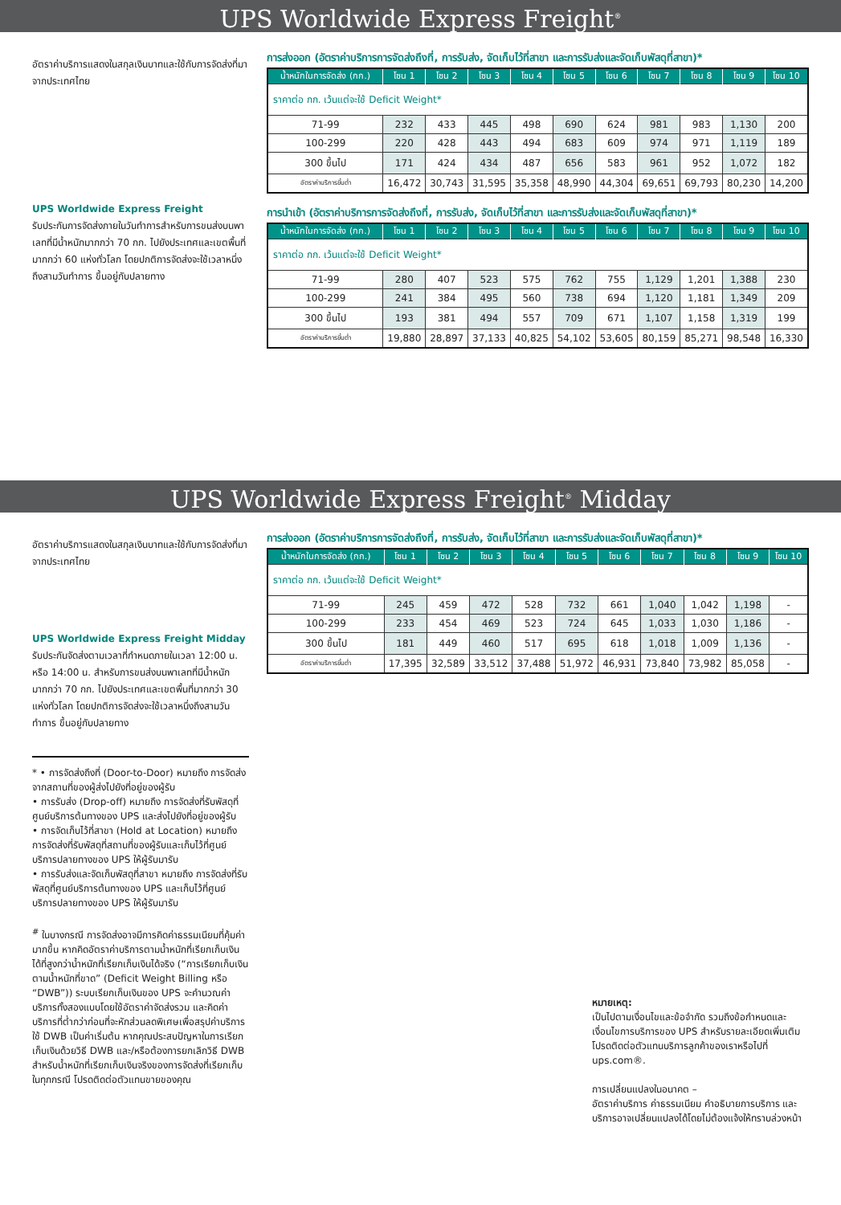UPS Worldwide Express Freight<sup>®</sup>
อัตราค่าบริการแสดงในสกุลเงินบาทและใช้กับการจัดส่งที่มาจากประเทศไทย
UPS Worldwide Express Freight
รับประกันการจัดส่งภายในวันทำการสำหรับการขนส่งบนพาเลทที่มีน้ำหนักมากกว่า 70 กก. ไปยังประเทศและเขตพื้นที่มากกว่า 60 แห่งทั่วโลก โดยปกติการจัดส่งจะใช้เวลาหนึ่งถึงสามวันทำการ ขึ้นอยู่กับปลายทาง
การส่งออก (อัตราค่าบริการการจัดส่งถึงที่, การรับส่ง, จัดเก็บไว้ที่สาขา และการรับส่งและจัดเก็บพัสดุที่สาขา)*
| น้ำหนักในการจัดส่ง (กก.) | โซน 1 | โซน 2 | โซน 3 | โซน 4 | โซน 5 | โซน 6 | โซน 7 | โซน 8 | โซน 9 | โซน 10 |
| --- | --- | --- | --- | --- | --- | --- | --- | --- | --- | --- |
| ราคาต่อ กก. เว้นแต่จะใช้ Deficit Weight* | | | | | | | | | | |
| 71-99 | 232 | 433 | 445 | 498 | 690 | 624 | 981 | 983 | 1,130 | 200 |
| 100-299 | 220 | 428 | 443 | 494 | 683 | 609 | 974 | 971 | 1,119 | 189 |
| 300 ขึ้นไป | 171 | 424 | 434 | 487 | 656 | 583 | 961 | 952 | 1,072 | 182 |
| อัตราค่าบริการขั้นต่ำ | 16,472 | 30,743 | 31,595 | 35,358 | 48,990 | 44,304 | 69,651 | 69,793 | 80,230 | 14,200 |
การนำเข้า (อัตราค่าบริการการจัดส่งถึงที่, การรับส่ง, จัดเก็บไว้ที่สาขา และการรับส่งและจัดเก็บพัสดุที่สาขา)*
| น้ำหนักในการจัดส่ง (กก.) | โซน 1 | โซน 2 | โซน 3 | โซน 4 | โซน 5 | โซน 6 | โซน 7 | โซน 8 | โซน 9 | โซน 10 |
| --- | --- | --- | --- | --- | --- | --- | --- | --- | --- | --- |
| ราคาต่อ กก. เว้นแต่จะใช้ Deficit Weight* | | | | | | | | | | |
| 71-99 | 280 | 407 | 523 | 575 | 762 | 755 | 1,129 | 1,201 | 1,388 | 230 |
| 100-299 | 241 | 384 | 495 | 560 | 738 | 694 | 1,120 | 1,181 | 1,349 | 209 |
| 300 ขึ้นไป | 193 | 381 | 494 | 557 | 709 | 671 | 1,107 | 1,158 | 1,319 | 199 |
| อัตราค่าบริการขั้นต่ำ | 19,880 | 28,897 | 37,133 | 40,825 | 54,102 | 53,605 | 80,159 | 85,271 | 98,548 | 16,330 |
UPS Worldwide Express Freight<sup>®</sup> Midday
อัตราค่าบริการแสดงในสกุลเงินบาทและใช้กับการจัดส่งที่มาจากประเทศไทย
UPS Worldwide Express Freight Midday
รับประกันจัดส่งตามเวลาที่กำหนดภายในเวลา 12:00 น. หรือ 14:00 น. สำหรับการขนส่งบนพาเลทที่มีน้ำหนักมากกว่า 70 กก. ไปยังประเทศและเขตพื้นที่มากกว่า 30 แห่งทั่วโลก โดยปกติการจัดส่งจะใช้เวลาหนึ่งถึงสามวันทำการ ขึ้นอยู่กับปลายทาง
* • การจัดส่งถึงที่ (Door-to-Door) หมายถึง การจัดส่งจากสถานที่ของผู้ส่งไปยังที่อยู่ของผู้รับ
• การรับส่ง (Drop-off) หมายถึง การจัดส่งที่รับพัสดุที่ศูนย์บริการต้นทางของ UPS และส่งไปยังที่อยู่ของผู้รับ
• การจัดเก็บไว้ที่สาขา (Hold at Location) หมายถึง การจัดส่งที่รับพัสดุที่สถานที่ของผู้รับและเก็บไว้ที่ศูนย์บริการปลายทางของ UPS ให้ผู้รับมารับ
• การรับส่งและจัดเก็บพัสดุที่สาขา หมายถึง การจัดส่งที่รับพัสดุที่ศูนย์บริการต้นทางของ UPS และเก็บไว้ที่ศูนย์บริการปลายทางของ UPS ให้ผู้รับมารับ
<sup>#</sup> ในบางกรณี การจัดส่งอาจมีการคิดค่าธรรมเนียมที่คุ้มค่ามากขึ้น หากคิดอัตราค่าบริการตามน้ำหนักที่เรียกเก็บเงินได้ที่สูงกว่าน้ำหนักที่เรียกเก็บเงินได้จริง (“การเรียกเก็บเงินตามน้ำหนักที่ขาด” (Deficit Weight Billing หรือ “DWB”)) ระบบเรียกเก็บเงินของ UPS จะคำนวณค่าบริการทั้งสองแบบโดยใช้อัตราค่าจัดส่งรวม และคิดค่าบริการที่ต่ำกว่าก่อนที่จะหักส่วนลดพิเศษเพื่อสรุปค่าบริการ ใช้ DWB เป็นค่าเริ่มต้น หากคุณประสบปัญหาในการเรียกเก็บเงินด้วยวิธี DWB และ/หรือต้องการยกเลิกวิธี DWB สำหรับน้ำหนักที่เรียกเก็บเงินจริงของการจัดส่งที่เรียกเก็บในทุกกรณี โปรดติดต่อตัวแทนขายของคุณ
การส่งออก (อัตราค่าบริการการจัดส่งถึงที่, การรับส่ง, จัดเก็บไว้ที่สาขา และการรับส่งและจัดเก็บพัสดุที่สาขา)*
| น้ำหนักในการจัดส่ง (กก.) | โซน 1 | โซน 2 | โซน 3 | โซน 4 | โซน 5 | โซน 6 | โซน 7 | โซน 8 | โซน 9 | โซน 10 |
| --- | --- | --- | --- | --- | --- | --- | --- | --- | --- | --- |
| ราคาต่อ กก. เว้นแต่จะใช้ Deficit Weight* | | | | | | | | | | |
| 71-99 | 245 | 459 | 472 | 528 | 732 | 661 | 1,040 | 1,042 | 1,198 | - |
| 100-299 | 233 | 454 | 469 | 523 | 724 | 645 | 1,033 | 1,030 | 1,186 | - |
| 300 ขึ้นไป | 181 | 449 | 460 | 517 | 695 | 618 | 1,018 | 1,009 | 1,136 | - |
| อัตราค่าบริการขั้นต่ำ | 17,395 | 32,589 | 33,512 | 37,488 | 51,972 | 46,931 | 73,840 | 73,982 | 85,058 | - |
หมายเหตุ:
เป็นไปตามเงื่อนไขและข้อจำกัด รวมถึงข้อกำหนดและเงื่อนไขการบริการของ UPS สำหรับรายละเอียดเพิ่มเติม โปรดติดต่อตัวแทนบริการลูกค้าของเราหรือไปที่ ups.com®.
การเปลี่ยนแปลงในอนาคต –
อัตราค่าบริการ ค่าธรรมเนียม คำอธิบายการบริการ และบริการอาจเปลี่ยนแปลงได้โดยไม่ต้องแจ้งให้ทราบล่วงหน้า